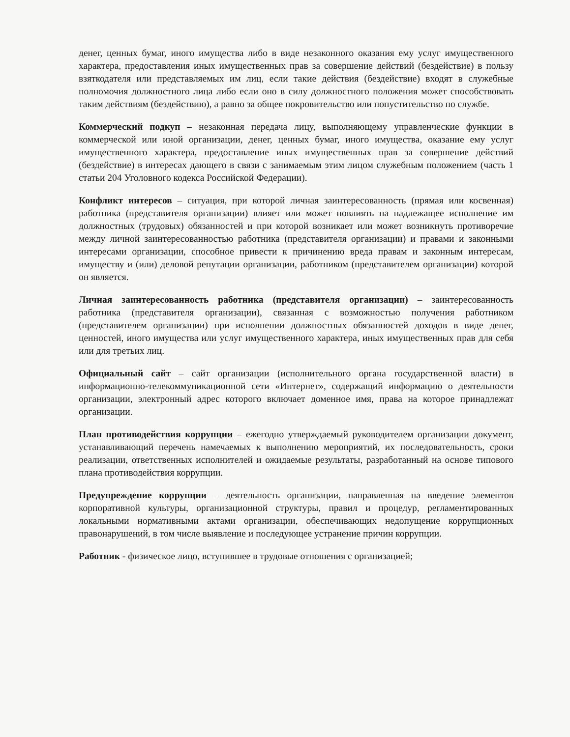денег, ценных бумаг, иного имущества либо в виде незаконного оказания ему услуг имущественного характера, предоставления иных имущественных прав за совершение действий (бездействие) в пользу взяткодателя или представляемых им лиц, если такие действия (бездействие) входят в служебные полномочия должностного лица либо если оно в силу должностного положения может способствовать таким действиям (бездействию), а равно за общее покровительство или попустительство по службе.
Коммерческий подкуп – незаконная передача лицу, выполняющему управленческие функции в коммерческой или иной организации, денег, ценных бумаг, иного имущества, оказание ему услуг имущественного характера, предоставление иных имущественных прав за совершение действий (бездействие) в интересах дающего в связи с занимаемым этим лицом служебным положением (часть 1 статьи 204 Уголовного кодекса Российской Федерации).
Конфликт интересов – ситуация, при которой личная заинтересованность (прямая или косвенная) работника (представителя организации) влияет или может повлиять на надлежащее исполнение им должностных (трудовых) обязанностей и при которой возникает или может возникнуть противоречие между личной заинтересованностью работника (представителя организации) и правами и законными интересами организации, способное привести к причинению вреда правам и законным интересам, имуществу и (или) деловой репутации организации, работником (представителем организации) которой он является.
Личная заинтересованность работника (представителя организации) – заинтересованность работника (представителя организации), связанная с возможностью получения работником (представителем организации) при исполнении должностных обязанностей доходов в виде денег, ценностей, иного имущества или услуг имущественного характера, иных имущественных прав для себя или для третьих лиц.
Официальный сайт – сайт организации (исполнительного органа государственной власти) в информационно-телекоммуникационной сети «Интернет», содержащий информацию о деятельности организации, электронный адрес которого включает доменное имя, права на которое принадлежат организации.
План противодействия коррупции – ежегодно утверждаемый руководителем организации документ, устанавливающий перечень намечаемых к выполнению мероприятий, их последовательность, сроки реализации, ответственных исполнителей и ожидаемые результаты, разработанный на основе типового плана противодействия коррупции.
Предупреждение коррупции – деятельность организации, направленная на введение элементов корпоративной культуры, организационной структуры, правил и процедур, регламентированных локальными нормативными актами организации, обеспечивающих недопущение коррупционных правонарушений, в том числе выявление и последующее устранение причин коррупции.
Работник - физическое лицо, вступившее в трудовые отношения с организацией;